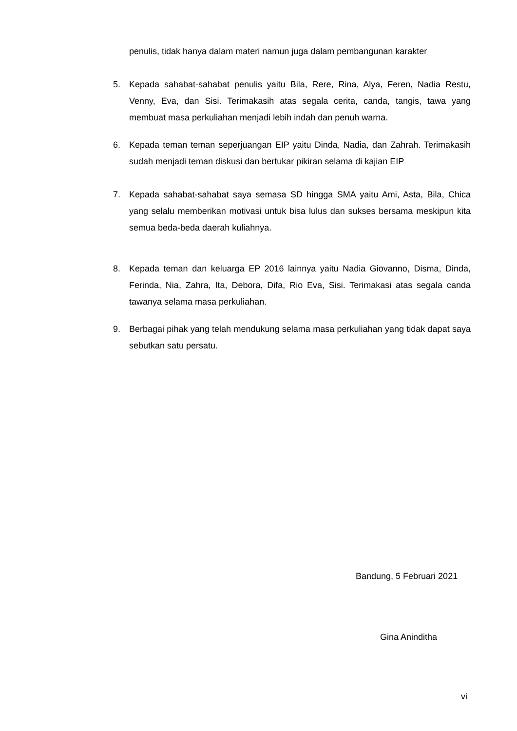penulis, tidak hanya dalam materi namun juga dalam pembangunan karakter
5. Kepada sahabat-sahabat penulis yaitu Bila, Rere, Rina, Alya, Feren, Nadia Restu, Venny, Eva, dan Sisi. Terimakasih atas segala cerita, canda, tangis, tawa yang membuat masa perkuliahan menjadi lebih indah dan penuh warna.
6. Kepada teman teman seperjuangan EIP yaitu Dinda, Nadia, dan Zahrah. Terimakasih sudah menjadi teman diskusi dan bertukar pikiran selama di kajian EIP
7. Kepada sahabat-sahabat saya semasa SD hingga SMA yaitu Ami, Asta, Bila, Chica yang selalu memberikan motivasi untuk bisa lulus dan sukses bersama meskipun kita semua beda-beda daerah kuliahnya.
8. Kepada teman dan keluarga EP 2016 lainnya yaitu Nadia Giovanno, Disma, Dinda, Ferinda, Nia, Zahra, Ita, Debora, Difa, Rio Eva, Sisi. Terimakasi atas segala canda tawanya selama masa perkuliahan.
9. Berbagai pihak yang telah mendukung selama masa perkuliahan yang tidak dapat saya sebutkan satu persatu.
Bandung, 5 Februari 2021
Gina Aninditha
vi